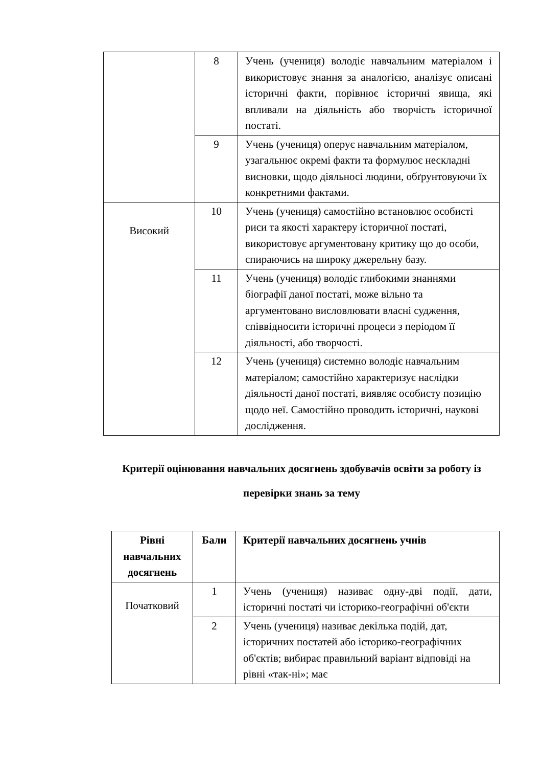| | 8 | Учень (учениця) володіє навчальним матеріалом і використовує знання за аналогією, аналізує описані історичні факти, порівнює історичні явища, які впливали на діяльність або творчість історичної постаті. |
| | 9 | Учень (учениця) оперує навчальним матеріалом, узагальнює окремі факти та формулює нескладні висновки, щодо діяльносі людини, обґрунтовуючи їх конкретними фактами. |
| Високий | 10 | Учень (учениця) самостійно встановлює особисті риси та якості характеру історичної постаті, використовує аргументовану критику що до особи, спираючись на широку джерельну базу. |
| | 11 | Учень (учениця) володіє глибокими знаннями біографії даної постаті, може вільно та аргументовано висловлювати власні судження, співвідносити історичні процеси з періодом її діяльності, або творчості. |
| | 12 | Учень (учениця) системно володіє навчальним матеріалом; самостійно характеризує наслідки діяльності даної постаті, виявляє особисту позицію щодо неї. Самостійно проводить історичні, наукові дослідження. |
Критерії оцінювання навчальних досягнень здобувачів освіти за роботу із перевірки знань за тему
| Рівні навчальних досягнень | Бали | Критерії навчальних досягнень учнів |
| --- | --- | --- |
| Початковий | 1 | Учень (учениця) називає одну-дві події, дати, історичні постаті чи історико-географічні об'єкти |
| | 2 | Учень (учениця) називає декілька подій, дат, історичних постатей або історико-географічних об'єктів; вибирає правильний варіант відповіді на рівні «так-ні»; має |